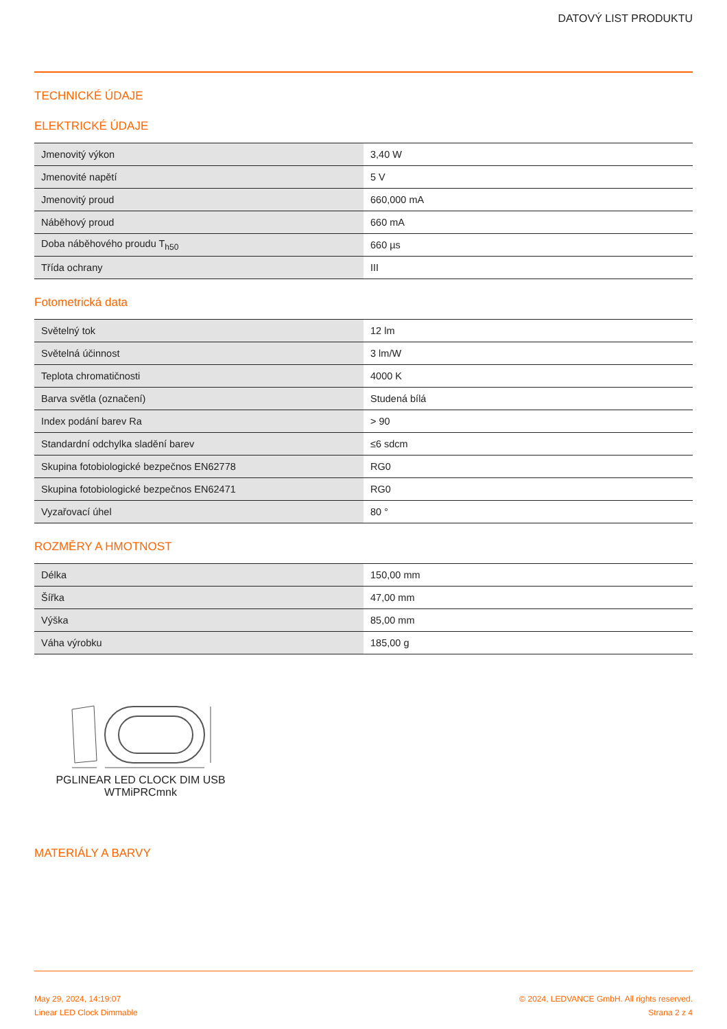DATOVÝ LIST PRODUKTU
TECHNICKÉ ÚDAJE
ELEKTRICKÉ ÚDAJE
| Jmenovitý výkon | 3,40 W |
| Jmenovité napětí | 5 V |
| Jmenovitý proud | 660,000 mA |
| Náběhový proud | 660 mA |
| Doba náběhového proudu T<sub>h50</sub> | 660 µs |
| Třída ochrany | III |
Fotometrická data
| Světelný tok | 12 lm |
| Světelná účinnost | 3 lm/W |
| Teplota chromatičnosti | 4000 K |
| Barva světla (označení) | Studená bílá |
| Index podání barev Ra | > 90 |
| Standardní odchylka sladění barev | ≤6 sdcm |
| Skupina fotobiologické bezpečnos EN62778 | RG0 |
| Skupina fotobiologické bezpečnos EN62471 | RG0 |
| Vyzařovací úhel | 80 ° |
ROZMĚRY A HMOTNOST
| Délka | 150,00 mm |
| Šířka | 47,00 mm |
| Výška | 85,00 mm |
| Váha výrobku | 185,00 g |
PGLINEAR LED CLOCK DIM USB WTMiPRCmnk
MATERIÁLY A BARVY
May 29, 2024, 14:19:07
Linear LED Clock Dimmable
© 2024, LEDVANCE GmbH. All rights reserved.
Strana 2 z 4